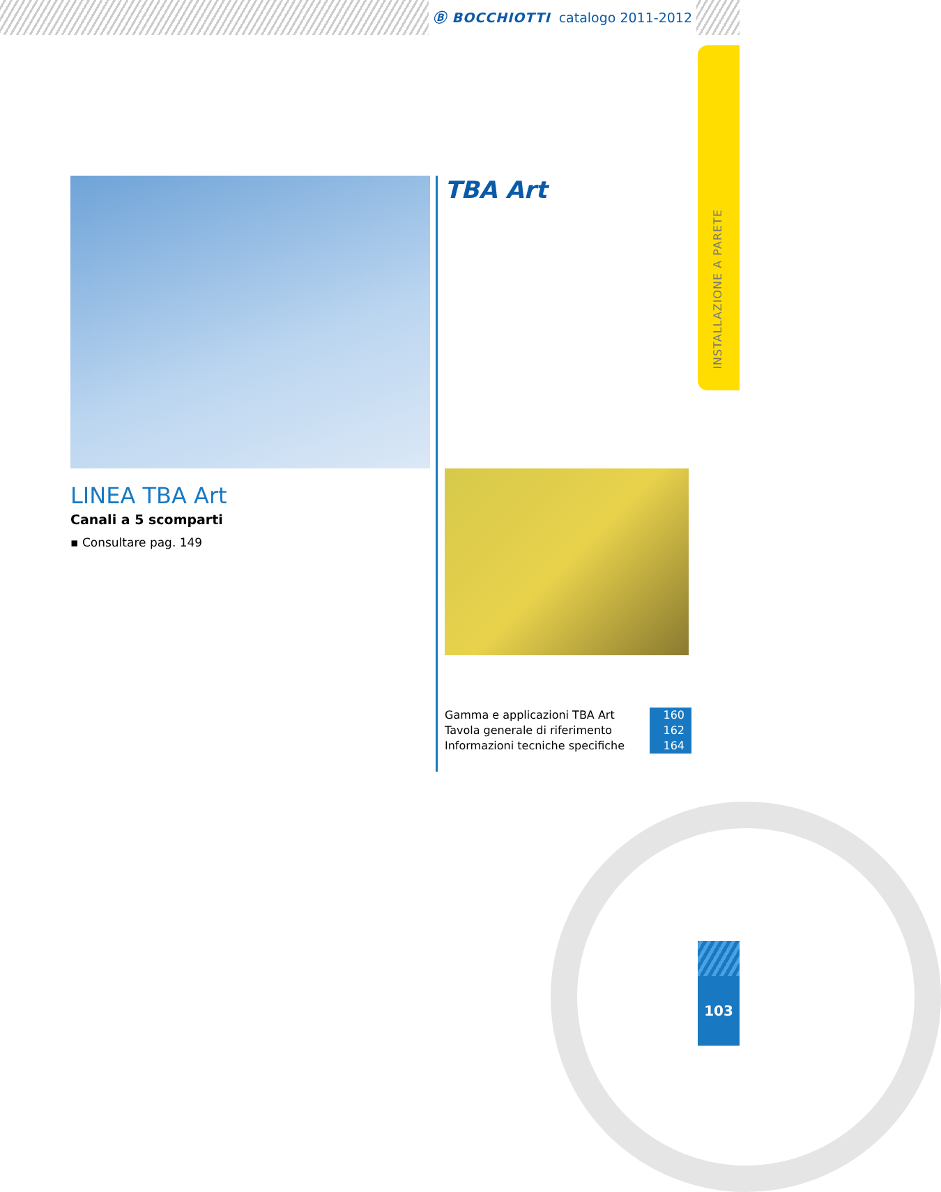Ⓑ BOCCHIOTTI catalogo 2011-2012
INSTALLAZIONE A PARETE
LINEA TBA Art
Canali a 5 scomparti
▪ Consultare pag. 149
TBA Art
| Gamma e applicazioni TBA Art | 160 |
| Tavola generale di riferimento | 162 |
| Informazioni tecniche specifiche | 164 |
103